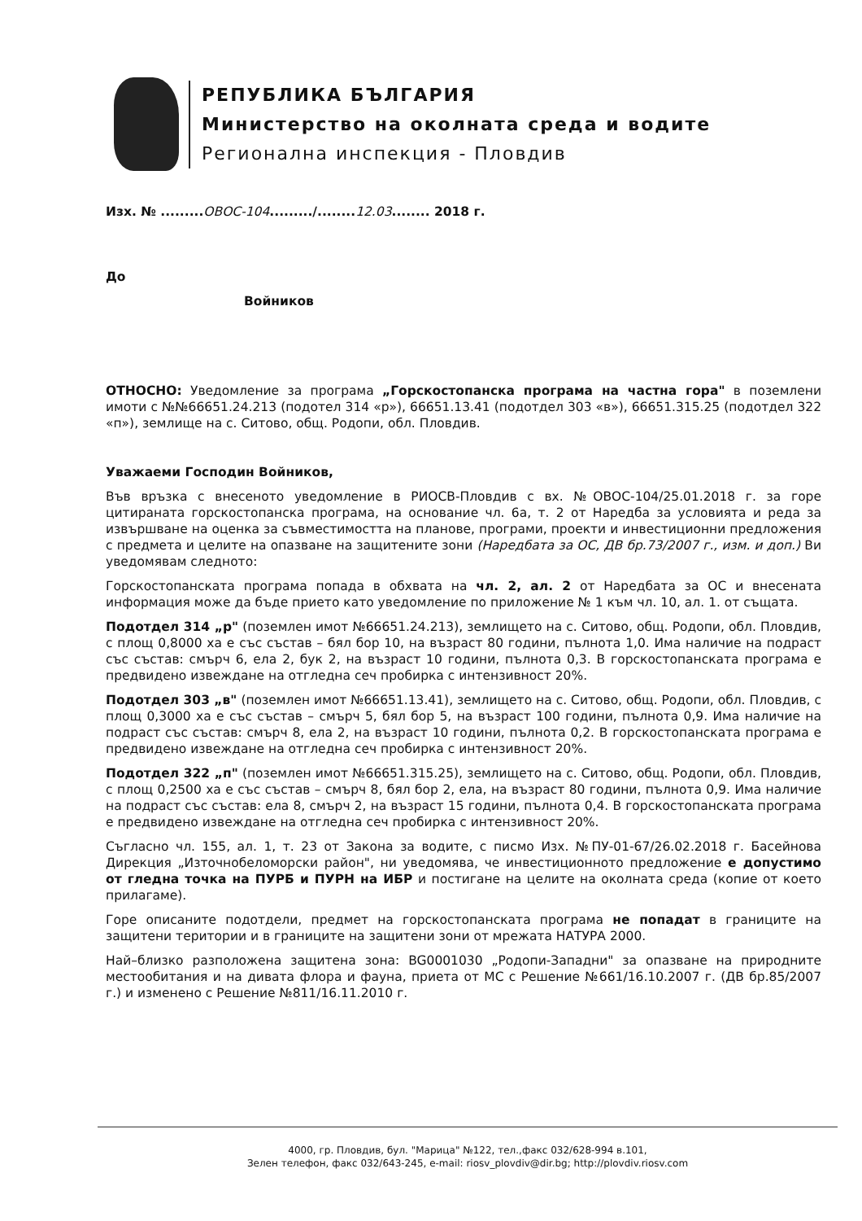РЕПУБЛИКА БЪЛГАРИЯ
Министерство на околната среда и водите
Регионална инспекция - Пловдив
Изх. № ......... ОВОС-104........./........ 12.03........ 2018 г.
До
Войников
ОТНОСНО: Уведомление за програма „Горскостопанска програма на частна гора" в поземлени имоти с №№66651.24.213 (подотел 314 «р»), 66651.13.41 (подотдел 303 «в»), 66651.315.25 (подотдел 322 «п»), землище на с. Ситово, общ. Родопи, обл. Пловдив.
Уважаеми Господин Войников,
Във връзка с внесеното уведомление в РИОСВ-Пловдив с вх. №ОВОС-104/25.01.2018 г. за горе цитираната горскостопанска програма, на основание чл. 6а, т. 2 от Наредба за условията и реда за извършване на оценка за съвместимостта на планове, програми, проекти и инвестиционни предложения с предмета и целите на опазване на защитените зони (Наредбата за ОС, ДВ бр.73/2007 г., изм. и доп.) Ви уведомявам следното:
Горскостопанската програма попада в обхвата на чл. 2, ал. 2 от Наредбата за ОС и внесената информация може да бъде прието като уведомление по приложение № 1 към чл. 10, ал. 1. от същата.
Подотдел 314 „р" (поземлен имот №66651.24.213), землището на с. Ситово, общ. Родопи, обл. Пловдив, с площ 0,8000 ха е със състав – бял бор 10, на възраст 80 години, пълнота 1,0. Има наличие на подраст със състав: смърч 6, ела 2, бук 2, на възраст 10 години, пълнота 0,3. В горскостопанската програма е предвидено извеждане на отгледна сеч пробирка с интензивност 20%.
Подотдел 303 „в" (поземлен имот №66651.13.41), землището на с. Ситово, общ. Родопи, обл. Пловдив, с площ 0,3000 ха е със състав – смърч 5, бял бор 5, на възраст 100 години, пълнота 0,9. Има наличие на подраст със състав: смърч 8, ела 2, на възраст 10 години, пълнота 0,2. В горскостопанската програма е предвидено извеждане на отгледна сеч пробирка с интензивност 20%.
Подотдел 322 „п" (поземлен имот №66651.315.25), землището на с. Ситово, общ. Родопи, обл. Пловдив, с площ 0,2500 ха е със състав – смърч 8, бял бор 2, ела, на възраст 80 години, пълнота 0,9. Има наличие на подраст със състав: ела 8, смърч 2, на възраст 15 години, пълнота 0,4. В горскостопанската програма е предвидено извеждане на отгледна сеч пробирка с интензивност 20%.
Съгласно чл. 155, ал. 1, т. 23 от Закона за водите, с писмо Изх. №ПУ-01-67/26.02.2018 г. Басейнова Дирекция „Източнобеломорски район", ни уведомява, че инвестиционното предложение е допустимо от гледна точка на ПУРБ и ПУРН на ИБР и постигане на целите на околната среда (копие от което прилагаме).
Горе описаните подотдели, предмет на горскостопанската програма не попадат в границите на защитени територии и в границите на защитени зони от мрежата НАТУРА 2000.
Най–близко разположена защитена зона: BG0001030 „Родопи-Западни" за опазване на природните местообитания и на дивата флора и фауна, приета от МС с Решение №661/16.10.2007 г. (ДВ бр.85/2007 г.) и изменено с Решение №811/16.11.2010 г.
4000, гр. Пловдив, бул. "Марица" №122, тел.,факс 032/628-994 в.101,
Зелен телефон, факс 032/643-245, e-mail: riosv_plovdiv@dir.bg; http://plovdiv.riosv.com